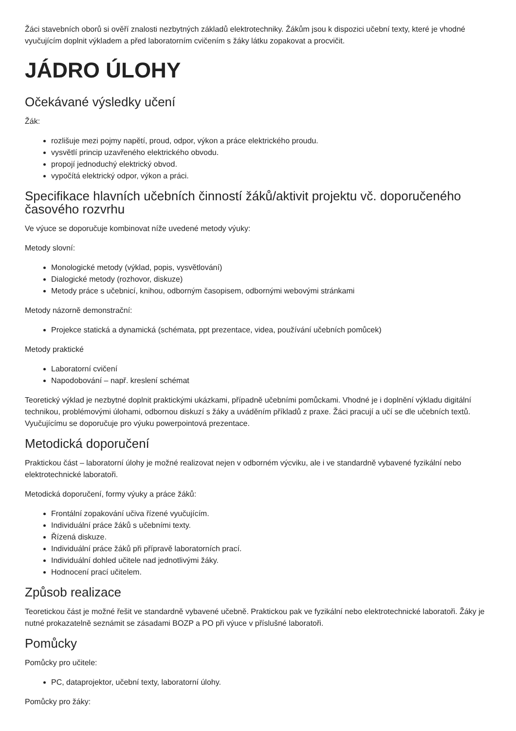Žáci stavebních oborů si ověří znalosti nezbytných základů elektrotechniky. Žákům jsou k dispozici učební texty, které je vhodné vyučujícím doplnit výkladem a před laboratorním cvičením s žáky látku zopakovat a procvičit.
JÁDRO ÚLOHY
Očekávané výsledky učení
Žák:
rozlišuje mezi pojmy napětí, proud, odpor, výkon a práce elektrického proudu.
vysvětlí princip uzavřeného elektrického obvodu.
propojí jednoduchý elektrický obvod.
vypočítá elektrický odpor, výkon a práci.
Specifikace hlavních učebních činností žáků/aktivit projektu vč. doporučeného časového rozvrhu
Ve výuce se doporučuje kombinovat níže uvedené metody výuky:
Metody slovní:
Monologické metody (výklad, popis, vysvětlování)
Dialogické metody (rozhovor, diskuze)
Metody práce s učebnicí, knihou, odborným časopisem, odbornými webovými stránkami
Metody názorně demonstrační:
Projekce statická a dynamická (schémata, ppt prezentace, videa, používání učebních pomůcek)
Metody praktické
Laboratorní cvičení
Napodobování – např. kreslení schémat
Teoretický výklad je nezbytné doplnit praktickými ukázkami, případně učebními pomůckami. Vhodné je i doplnění výkladu digitální technikou, problémovými úlohami, odbornou diskuzí s žáky a uváděním příkladů z praxe. Žáci pracují a učí se dle učebních textů. Vyučujícímu se doporučuje pro výuku powerpointová prezentace.
Metodická doporučení
Praktickou část – laboratorní úlohy je možné realizovat nejen v odborném výcviku, ale i ve standardně vybavené fyzikální nebo elektrotechnické laboratoři.
Metodická doporučení, formy výuky a práce žáků:
Frontální zopakování učiva řízené vyučujícím.
Individuální práce žáků s učebními texty.
Řízená diskuze.
Individuální práce žáků při přípravě laboratorních prací.
Individuální dohled učitele nad jednotlivými žáky.
Hodnocení prací učitelem.
Způsob realizace
Teoretickou část je možné řešit ve standardně vybavené učebně. Praktickou pak ve fyzikální nebo elektrotechnické laboratoři. Žáky je nutné prokazatelně seznámit se zásadami BOZP a PO při výuce v příslušné laboratoři.
Pomůcky
Pomůcky pro učitele:
PC, dataprojektor, učební texty, laboratorní úlohy.
Pomůcky pro žáky: